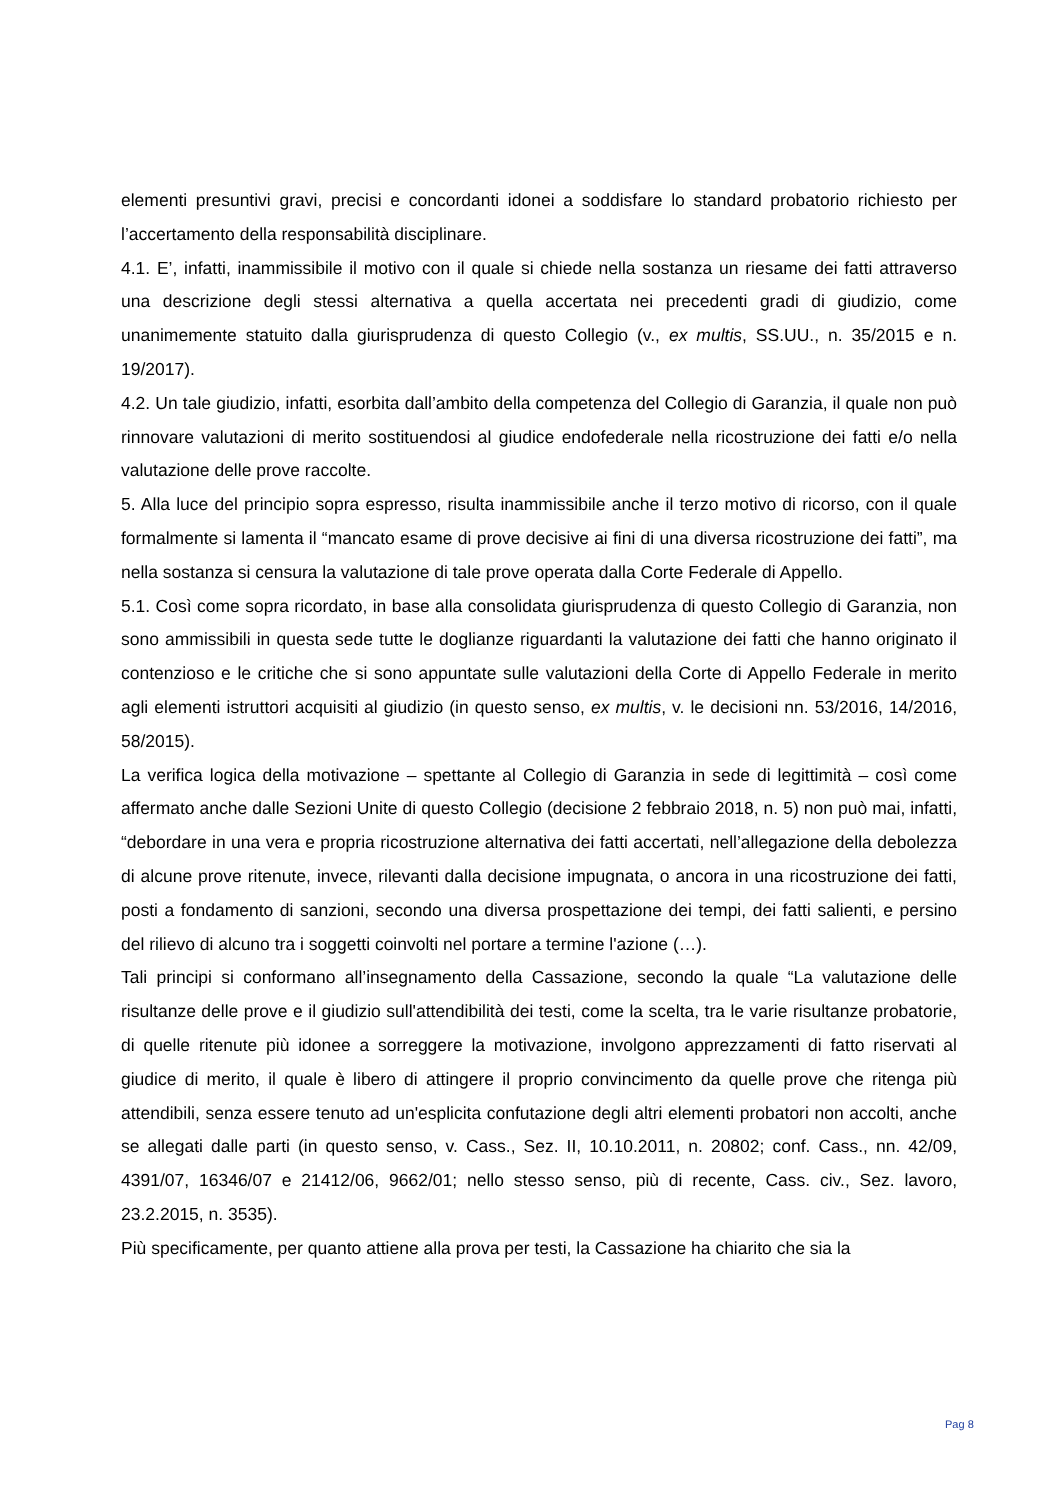elementi presuntivi gravi, precisi e concordanti idonei a soddisfare lo standard probatorio richiesto per l’accertamento della responsabilità disciplinare.
4.1. E’, infatti, inammissibile il motivo con il quale si chiede nella sostanza un riesame dei fatti attraverso una descrizione degli stessi alternativa a quella accertata nei precedenti gradi di giudizio, come unanimemente statuito dalla giurisprudenza di questo Collegio (v., ex multis, SS.UU., n. 35/2015 e n. 19/2017).
4.2. Un tale giudizio, infatti, esorbita dall’ambito della competenza del Collegio di Garanzia, il quale non può rinnovare valutazioni di merito sostituendosi al giudice endofederale nella ricostruzione dei fatti e/o nella valutazione delle prove raccolte.
5. Alla luce del principio sopra espresso, risulta inammissibile anche il terzo motivo di ricorso, con il quale formalmente si lamenta il “mancato esame di prove decisive ai fini di una diversa ricostruzione dei fatti”, ma nella sostanza si censura la valutazione di tale prove operata dalla Corte Federale di Appello.
5.1. Così come sopra ricordato, in base alla consolidata giurisprudenza di questo Collegio di Garanzia, non sono ammissibili in questa sede tutte le doglianze riguardanti la valutazione dei fatti che hanno originato il contenzioso e le critiche che si sono appuntate sulle valutazioni della Corte di Appello Federale in merito agli elementi istruttori acquisiti al giudizio (in questo senso, ex multis, v. le decisioni nn. 53/2016, 14/2016, 58/2015).
La verifica logica della motivazione – spettante al Collegio di Garanzia in sede di legittimità – così come affermato anche dalle Sezioni Unite di questo Collegio (decisione 2 febbraio 2018, n. 5) non può mai, infatti, “debordare in una vera e propria ricostruzione alternativa dei fatti accertati, nell’allegazione della debolezza di alcune prove ritenute, invece, rilevanti dalla decisione impugnata, o ancora in una ricostruzione dei fatti, posti a fondamento di sanzioni, secondo una diversa prospettazione dei tempi, dei fatti salienti, e persino del rilievo di alcuno tra i soggetti coinvolti nel portare a termine l'azione (…).
Tali principi si conformano all’insegnamento della Cassazione, secondo la quale “La valutazione delle risultanze delle prove e il giudizio sull'attendibilità dei testi, come la scelta, tra le varie risultanze probatorie, di quelle ritenute più idonee a sorreggere la motivazione, involgono apprezzamenti di fatto riservati al giudice di merito, il quale è libero di attingere il proprio convincimento da quelle prove che ritenga più attendibili, senza essere tenuto ad un'esplicita confutazione degli altri elementi probatori non accolti, anche se allegati dalle parti (in questo senso, v. Cass., Sez. II, 10.10.2011, n. 20802; conf. Cass., nn. 42/09, 4391/07, 16346/07 e 21412/06, 9662/01; nello stesso senso, più di recente, Cass. civ., Sez. lavoro, 23.2.2015, n. 3535).
Più specificamente, per quanto attiene alla prova per testi, la Cassazione ha chiarito che sia la
Pag 8